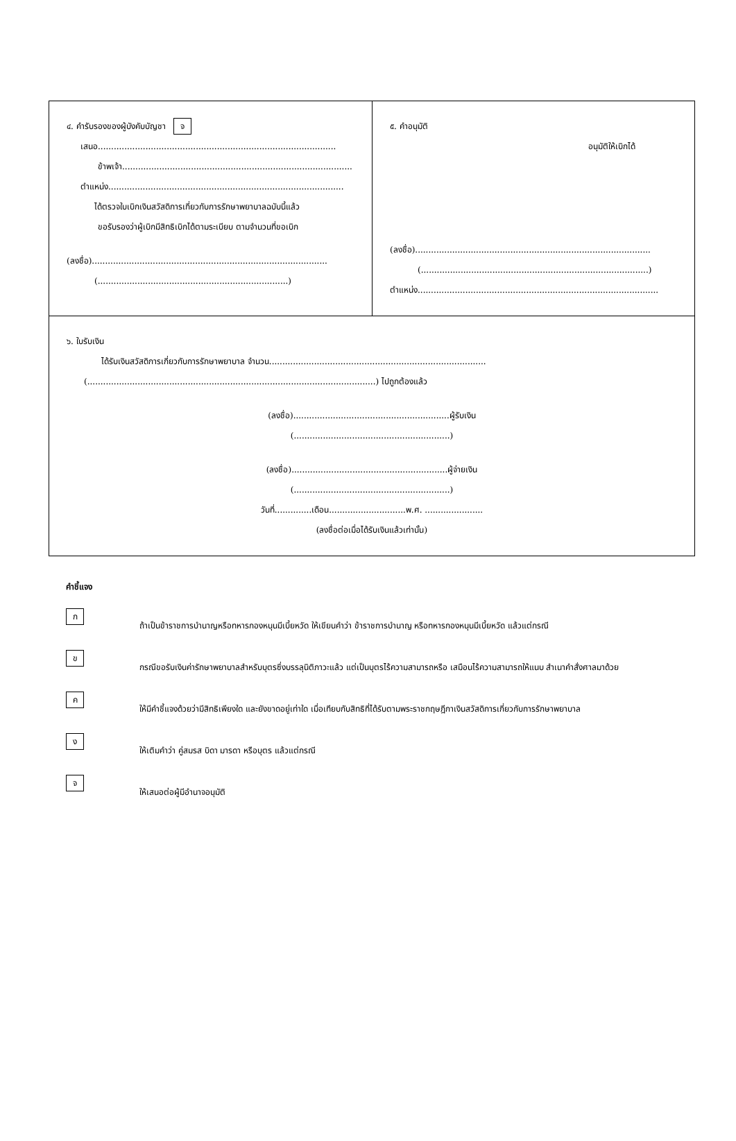๔. คำรับรองของผู้บังคับบัญชา จ
เสนอ..........................................................................................
ข้าพเจ้า.......................................................................................
ตำแหน่ง.........................................................................................
ได้ตรวจใบเบิกเงินสวัสดิการเกี่ยวกับการรักษาพยาบาลฉบับนี้แล้ว
ขอรับรองว่าผู้เบิกมีสิทธิเบิกได้ตามระเบียบ ตามจำนวนที่ขอเบิก
(ลงชื่อ).........................................................................................
(........................................................................)
๕. คำอนุมัติ
อนุมัติให้เบิกได้
(ลงชื่อ).........................................................................................
(......................................................................................)
ตำแหน่ง...........................................................................................
๖. ใบรับเงิน
ได้รับเงินสวัสดิการเกี่ยวกับการรักษาพยาบาล จำนวน..................................................................................
(.............................................................................................................) ไปถูกต้องแล้ว
(ลงชื่อ)...........................................................ผู้รับเงิน
(...........................................................)
(ลงชื่อ)...........................................................ผู้จ่ายเงิน
(...........................................................)
วันที่..............เดือน.............................พ.ศ. ......................
(ลงชื่อต่อเมื่อได้รับเงินแล้วเท่านั้น)
คำชี้แจง
ก
ถ้าเป็นข้าราชการบำนาญหรือทหารกองหนุนมีเบี้ยหวัด ให้เขียนคำว่า ข้าราชการบำนาญ หรือทหารกองหนุนมีเบี้ยหวัด แล้วแต่กรณี
ข
กรณีขอรับเงินค่ารักษาพยาบาลสำหรับบุตรซึ่งบรรลุนิติภาวะแล้ว แต่เป็นบุตรไร้ความสามารถหรือ เสมือนไร้ความสามารถให้แนบ สำเนาคำสั่งศาลมาด้วย
ค
ให้มีคำชี้แจงด้วยว่ามีสิทธิเพียงใด และยังขาดอยู่เท่าใด เมื่อเทียบกับสิทธิที่ได้รับตามพระราชกฤษฎีกาเงินสวัสดิการเกี่ยวกับการรักษาพยาบาล
ง
ให้เติมคำว่า คู่สมรส บิดา มารดา หรือบุตร แล้วแต่กรณี
จ
ให้เสนอต่อผู้มีอำนาจอนุมัติ